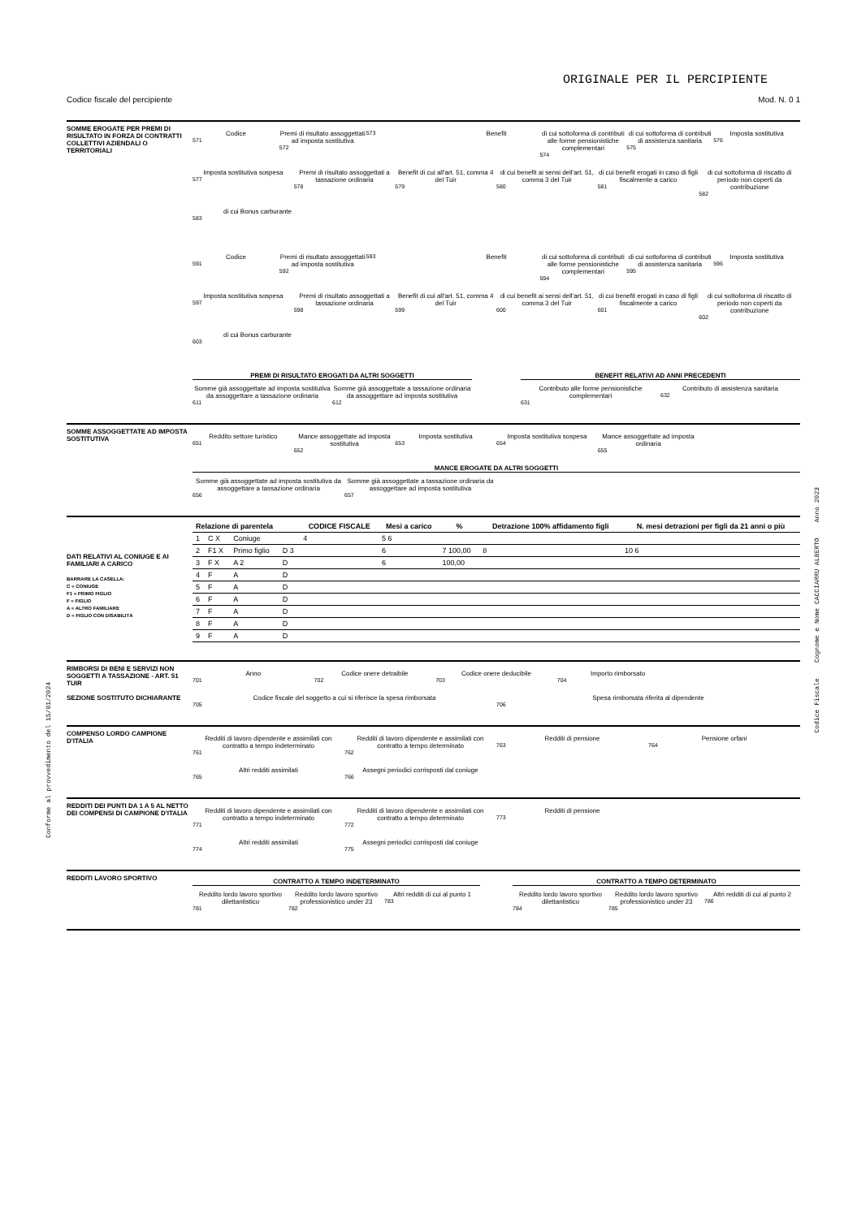ORIGINALE PER IL PERCIPIENTE
Codice fiscale del percipiente Mod. N. 0 1
SOMME EROGATE PER PREMI DI RISULTATO IN FORZA DI CONTRATTI COLLETTIVI AZIENDALI O TERRITORIALI
Codice
571
Premi di risultato assoggettati ad imposta sostitutiva
572
573 Benefit di cui sottoforma di contributi alle forme pensionistiche complementari
574
di cui sottoforma di contributi di assistenza sanitaria
575
Imposta sostitutiva
576
Imposta sostitutiva sospesa
577
Premi di risultato assoggettati a tassazione ordinaria
578
Benefit di cui all'art. 51, comma 4 del Tuir
579
di cui benefit ai sensi dell'art. 51, comma 3 del Tuir
580
di cui benefit erogati in caso di figli fiscalmente a carico
581
di cui sottoforma di riscatto di periodo non coperti da contribuzione
582
di cui Bonus carburante
583
Codice
591
Premi di risultato assoggettati ad imposta sostitutiva
592
593 Benefit di cui sottoforma di contributi alle forme pensionistiche complementari
594
di cui sottoforma di contributi di assistenza sanitaria
595
Imposta sostitutiva
596
Imposta sostitutiva sospesa
597
Premi di risultato assoggettati a tassazione ordinaria
598
Benefit di cui all'art. 51, comma 4 del Tuir
599
di cui benefit ai sensi dell'art. 51, comma 3 del Tuir
600
di cui benefit erogati in caso di figli fiscalmente a carico
601
di cui sottoforma di riscatto di periodo non coperti da contribuzione
602
di cui Bonus carburante
603
PREMI DI RISULTATO EROGATI DA ALTRI SOGGETTI
Somme già assoggettate ad imposta sostitutiva da assoggettare a tassazione ordinaria
611
Somme già assoggettate a tassazione ordinaria da assoggettare ad imposta sostitutiva
612
BENEFIT RELATIVI AD ANNI PRECEDENTI
Contributo alle forme pensionistiche complementari
631
Contributo di assistenza sanitaria
632
SOMME ASSOGGETTATE AD IMPOSTA SOSTITUTIVA
Reddito settore turistico
651
Mance assoggettate ad imposta sostitutiva
652
Imposta sostitutiva
653
Imposta sostitutiva sospesa
654
Mance assoggettate ad imposta ordinaria
655
MANCE EROGATE DA ALTRI SOGGETTI
Somme già assoggettate ad imposta sostitutiva da assoggettare a tassazione ordinaria
656
Somme già assoggettate a tassazione ordinaria da assoggettare ad imposta sostitutiva
657
DATI RELATIVI AL CONIUGE E AI FAMILIARI A CARICO
BARRARE LA CASELLA:
C = CONIUGE
F1 = PRIMO FIGLIO
F = FIGLIO
A = ALTRO FAMILIARE
D = FIGLIO CON DISABILITÀ
| Relazione di parentela | | | | CODICE FISCALE | Mesi a carico | % | Detrazione 100% affidamento figli | N. mesi detrazioni per figli da 21 anni o più |
| --- | --- | --- | --- | --- | --- | --- | --- | --- |
| 1 | C X | Coniuge | | 4 | 5 6 | | | |
| 2 | F1 X | Primo figlio | D 3 | | 6 | 7 100,00 | 8 | 10 6 |
| 3 | F X | A 2 | D | | 6 | 100,00 | | |
| 4 | F | A | D | | | | | |
| 5 | F | A | D | | | | | |
| 6 | F | A | D | | | | | |
| 7 | F | A | D | | | | | |
| 8 | F | A | D | | | | | |
| 9 | F | A | D | | | | | |
RIMBORSI DI BENI E SERVIZI NON SOGGETTI A TASSAZIONE - ART. 51 TUIR
SEZIONE SOSTITUTO DICHIARANTE
Anno
701
Codice onere detraibile
702
Codice onere deducibile
703
Importo rimborsato
704
Codice fiscale del soggetto a cui si riferisce la spesa rimborsata
705
Spesa rimborsata riferita al dipendente
706
COMPENSO LORDO CAMPIONE D'ITALIA
Redditi di lavoro dipendente e assimilati con contratto a tempo indeterminato
761
Redditi di lavoro dipendente e assimilati con contratto a tempo determinato
762
Redditi di pensione
763
Pensione orfani
764
Altri redditi assimilati
765
Assegni periodici corrisposti dal coniuge
766
REDDITI DEI PUNTI DA 1 A 5 AL NETTO DEI COMPENSI DI CAMPIONE D'ITALIA
Redditi di lavoro dipendente e assimilati con contratto a tempo indeterminato
771
Redditi di lavoro dipendente e assimilati con contratto a tempo determinato
772
Redditi di pensione
773
Altri redditi assimilati
774
Assegni periodici corrisposti dal coniuge
775
REDDITI LAVORO SPORTIVO
CONTRATTO A TEMPO INDETERMINATO
Reddito lordo lavoro sportivo dilettantistico
781
Reddito lordo lavoro sportivo professionistico under 23
782
Altri redditi di cui al punto 1
783
CONTRATTO A TEMPO DETERMINATO
Reddito lordo lavoro sportivo dilettantistico
784
Reddito lordo lavoro sportivo professionistico under 23
785
Altri redditi di cui al punto 2
786
Conforme al provvedimento del 15/01/2024
Codice Fiscale Cognome e Nome CACCIARRU ALBERTO Anno 2023